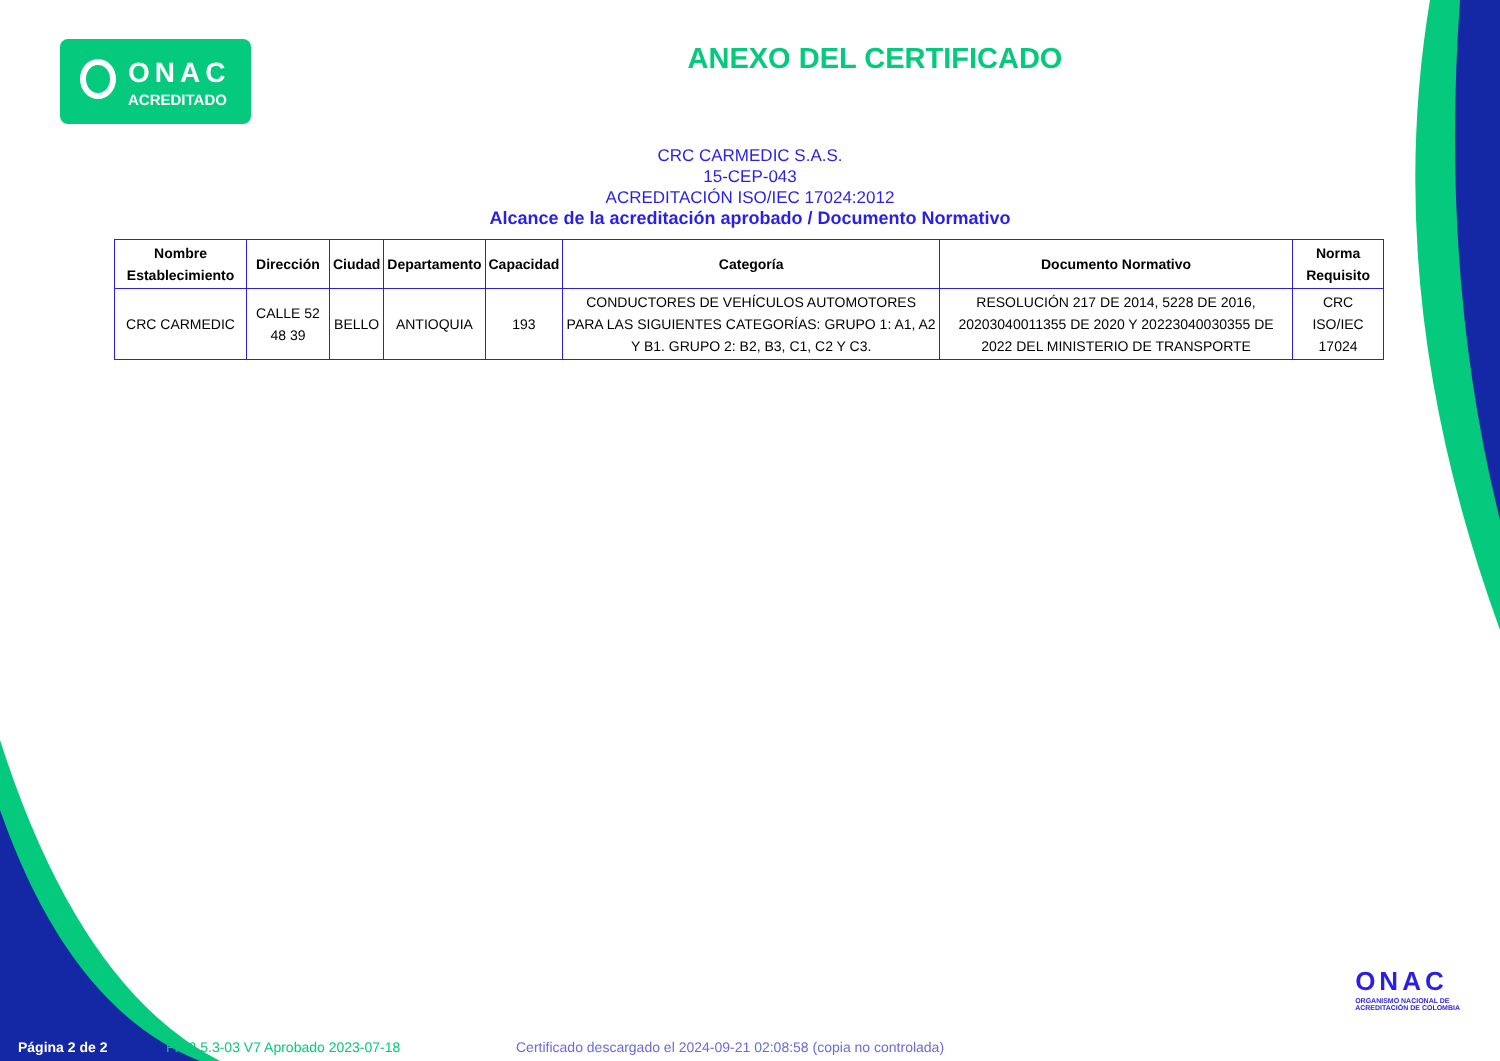ONAC
ACREDITADO
ANEXO DEL CERTIFICADO
CRC CARMEDIC S.A.S.
15-CEP-043
ACREDITACIÓN ISO/IEC 17024:2012
Alcance de la acreditación aprobado / Documento Normativo
| Nombre Establecimiento | Dirección | Ciudad | Departamento | Capacidad | Categoría | Documento Normativo | Norma Requisito |
| --- | --- | --- | --- | --- | --- | --- | --- |
| CRC CARMEDIC | CALLE 52 48 39 | BELLO | ANTIOQUIA | 193 | CONDUCTORES DE VEHÍCULOS AUTOMOTORES PARA LAS SIGUIENTES CATEGORÍAS: GRUPO 1: A1, A2 Y B1. GRUPO 2: B2, B3, C1, C2 Y C3. | RESOLUCIÓN 217 DE 2014, 5228 DE 2016, 20203040011355 DE 2020 Y 20223040030355 DE 2022 DEL MINISTERIO DE TRANSPORTE | CRC ISO/IEC 17024 |
ONAC
ORGANISMO NACIONAL DE
ACREDITACIÓN DE COLOMBIA
Página 2 de 2 FR 3.5.3-03 V7 Aprobado 2023-07-18 Certificado descargado el 2024-09-21 02:08:58 (copia no controlada)